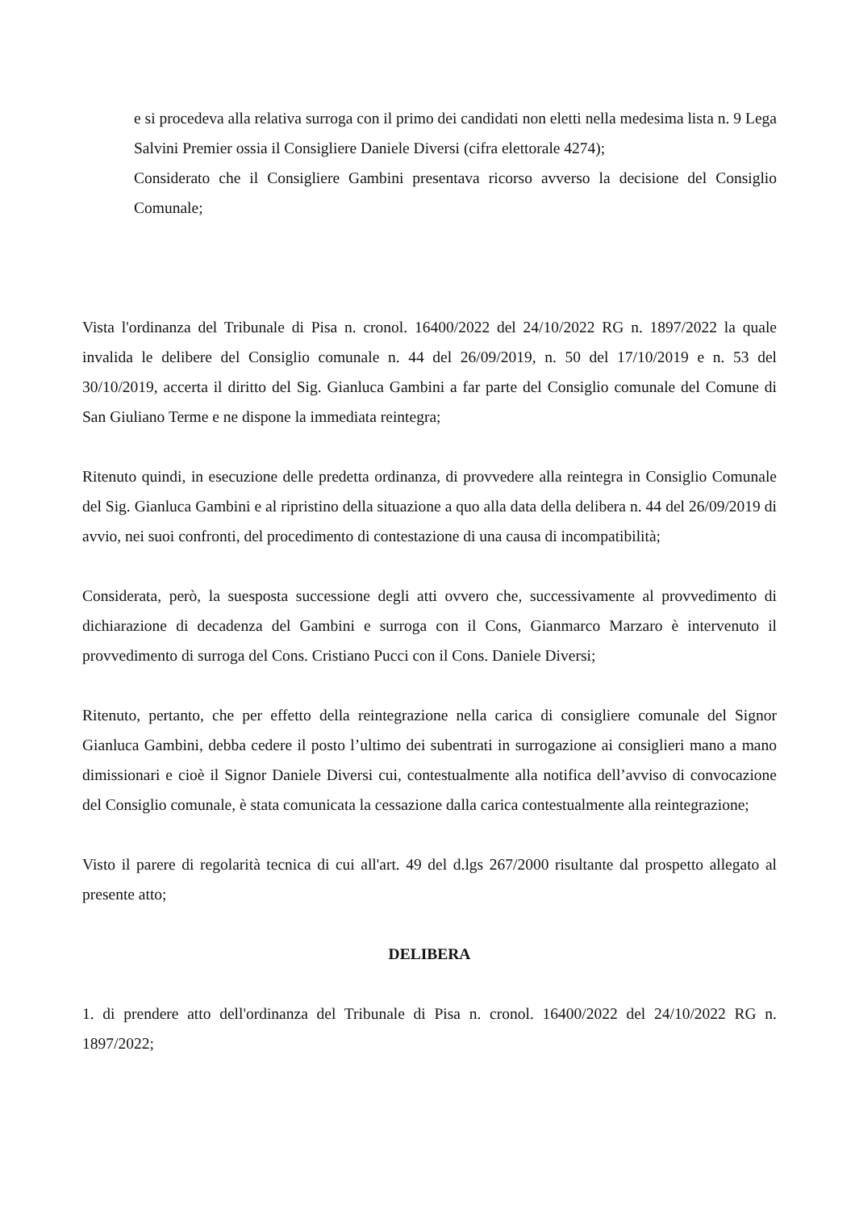e si procedeva alla relativa surroga con il primo dei candidati non eletti nella medesima lista n. 9 Lega Salvini Premier ossia il Consigliere Daniele Diversi (cifra elettorale 4274);
Considerato che il Consigliere Gambini presentava ricorso avverso la decisione del Consiglio Comunale;
Vista l'ordinanza del Tribunale di Pisa n. cronol. 16400/2022 del 24/10/2022 RG n. 1897/2022 la quale invalida le delibere del Consiglio comunale n. 44 del 26/09/2019, n. 50 del 17/10/2019 e n. 53 del 30/10/2019, accerta il diritto del Sig. Gianluca Gambini a far parte del Consiglio comunale del Comune di San Giuliano Terme e ne dispone la immediata reintegra;
Ritenuto quindi, in esecuzione delle predetta ordinanza, di provvedere alla reintegra in Consiglio Comunale del Sig. Gianluca Gambini e al ripristino della situazione a quo alla data della delibera n. 44 del 26/09/2019 di avvio, nei suoi confronti, del procedimento di contestazione di una causa di incompatibilità;
Considerata, però, la suesposta successione degli atti ovvero che, successivamente al provvedimento di dichiarazione di decadenza del Gambini e surroga con il Cons, Gianmarco Marzaro è intervenuto il provvedimento di surroga del Cons. Cristiano Pucci con il Cons. Daniele Diversi;
Ritenuto, pertanto, che per effetto della reintegrazione nella carica di consigliere comunale del Signor Gianluca Gambini, debba cedere il posto l’ultimo dei subentrati in surrogazione ai consiglieri mano a mano dimissionari e cioè il Signor Daniele Diversi cui, contestualmente alla notifica dell’avviso di convocazione del Consiglio comunale, è stata comunicata la cessazione dalla carica contestualmente alla reintegrazione;
Visto il parere di regolarità tecnica di cui all'art. 49 del d.lgs 267/2000 risultante dal prospetto allegato al presente atto;
DELIBERA
1. di prendere atto dell'ordinanza del Tribunale di Pisa n. cronol. 16400/2022 del 24/10/2022 RG n. 1897/2022;